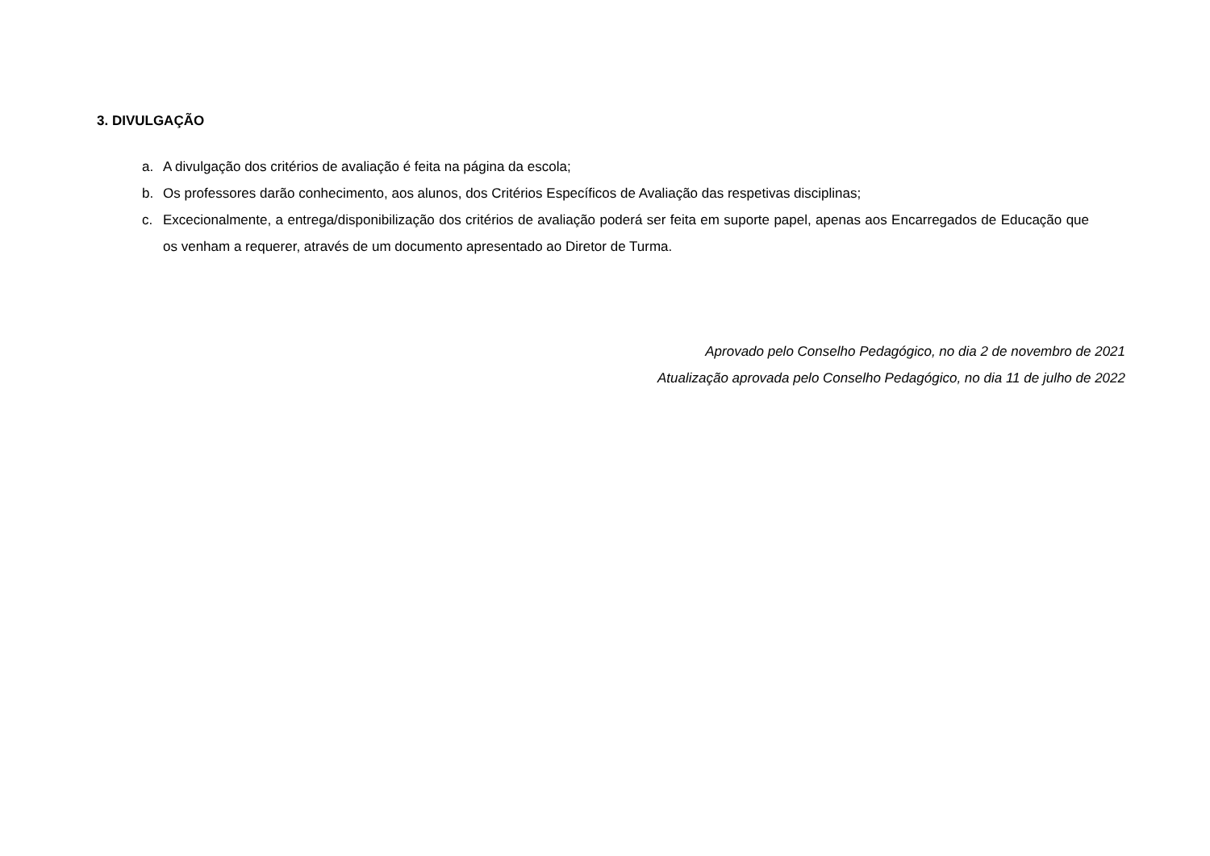3. DIVULGAÇÃO
a. A divulgação dos critérios de avaliação é feita na página da escola;
b. Os professores darão conhecimento, aos alunos, dos Critérios Específicos de Avaliação das respetivas disciplinas;
c. Excecionalmente, a entrega/disponibilização dos critérios de avaliação poderá ser feita em suporte papel, apenas aos Encarregados de Educação que os venham a requerer, através de um documento apresentado ao Diretor de Turma.
Aprovado pelo Conselho Pedagógico, no dia 2 de novembro de 2021
Atualização aprovada pelo Conselho Pedagógico, no dia 11 de julho de 2022